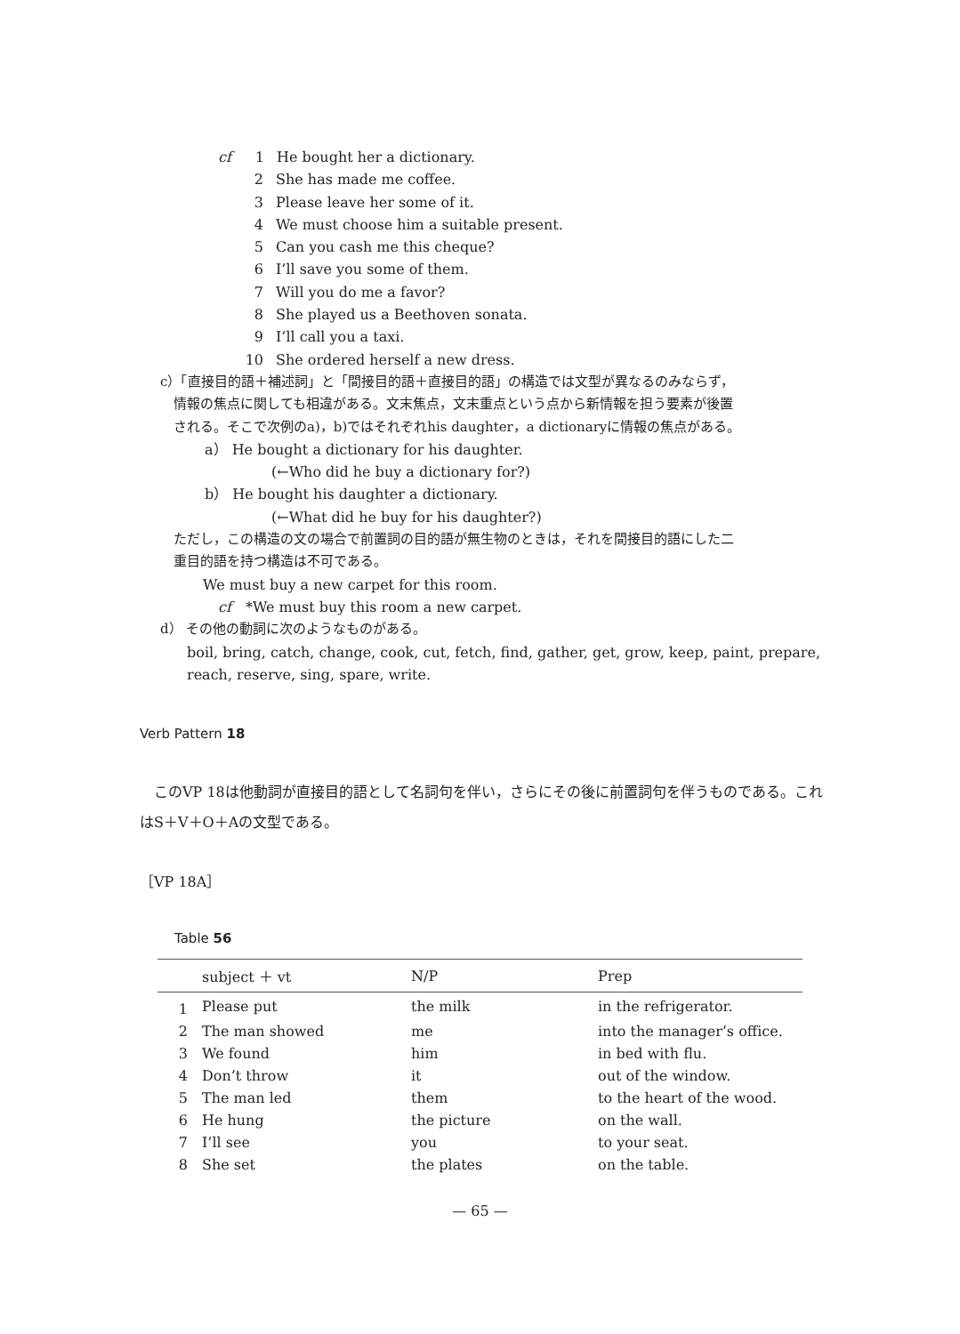cf 1 He bought her a dictionary.
2 She has made me coffee.
3 Please leave her some of it.
4 We must choose him a suitable present.
5 Can you cash me this cheque?
6 I’ll save you some of them.
7 Will you do me a favor?
8 She played us a Beethoven sonata.
9 I’ll call you a taxi.
10 She ordered herself a new dress.
c）「直接目的語＋補述詞」と「間接目的語＋直接目的語」の構造では文型が異なるのみならず，
情報の焦点に関しても相違がある。文末焦点，文末重点という点から新情報を担う要素が後置
される。そこで次例のa)，b)ではそれぞれhis daughter，a dictionaryに情報の焦点がある。
a） He bought a dictionary for his daughter.
(←Who did he buy a dictionary for?)
b） He bought his daughter a dictionary.
(←What did he buy for his daughter?)
ただし，この構造の文の場合で前置詞の目的語が無生物のときは，それを間接目的語にした二
重目的語を持つ構造は不可である。
We must buy a new carpet for this room.
cf　*We must buy this room a new carpet.
d） その他の動詞に次のようなものがある。
boil, bring, catch, change, cook, cut, fetch, find, gather, get, grow, keep, paint, prepare,
reach, reserve, sing, spare, write.
Verb Pattern 18
　このVP 18は他動詞が直接目的語として名詞句を伴い，さらにその後に前置詞句を伴うものである。これはS＋V＋O＋Aの文型である。
［VP 18A］
Table 56
| | subject ＋ vt | N/P | Prep |
| --- | --- | --- | --- |
| 1 | Please put | the milk | in the refrigerator. |
| 2 | The man showed | me | into the manager’s office. |
| 3 | We found | him | in bed with flu. |
| 4 | Don’t throw | it | out of the window. |
| 5 | The man led | them | to the heart of the wood. |
| 6 | He hung | the picture | on the wall. |
| 7 | I’ll see | you | to your seat. |
| 8 | She set | the plates | on the table. |
— 65 —